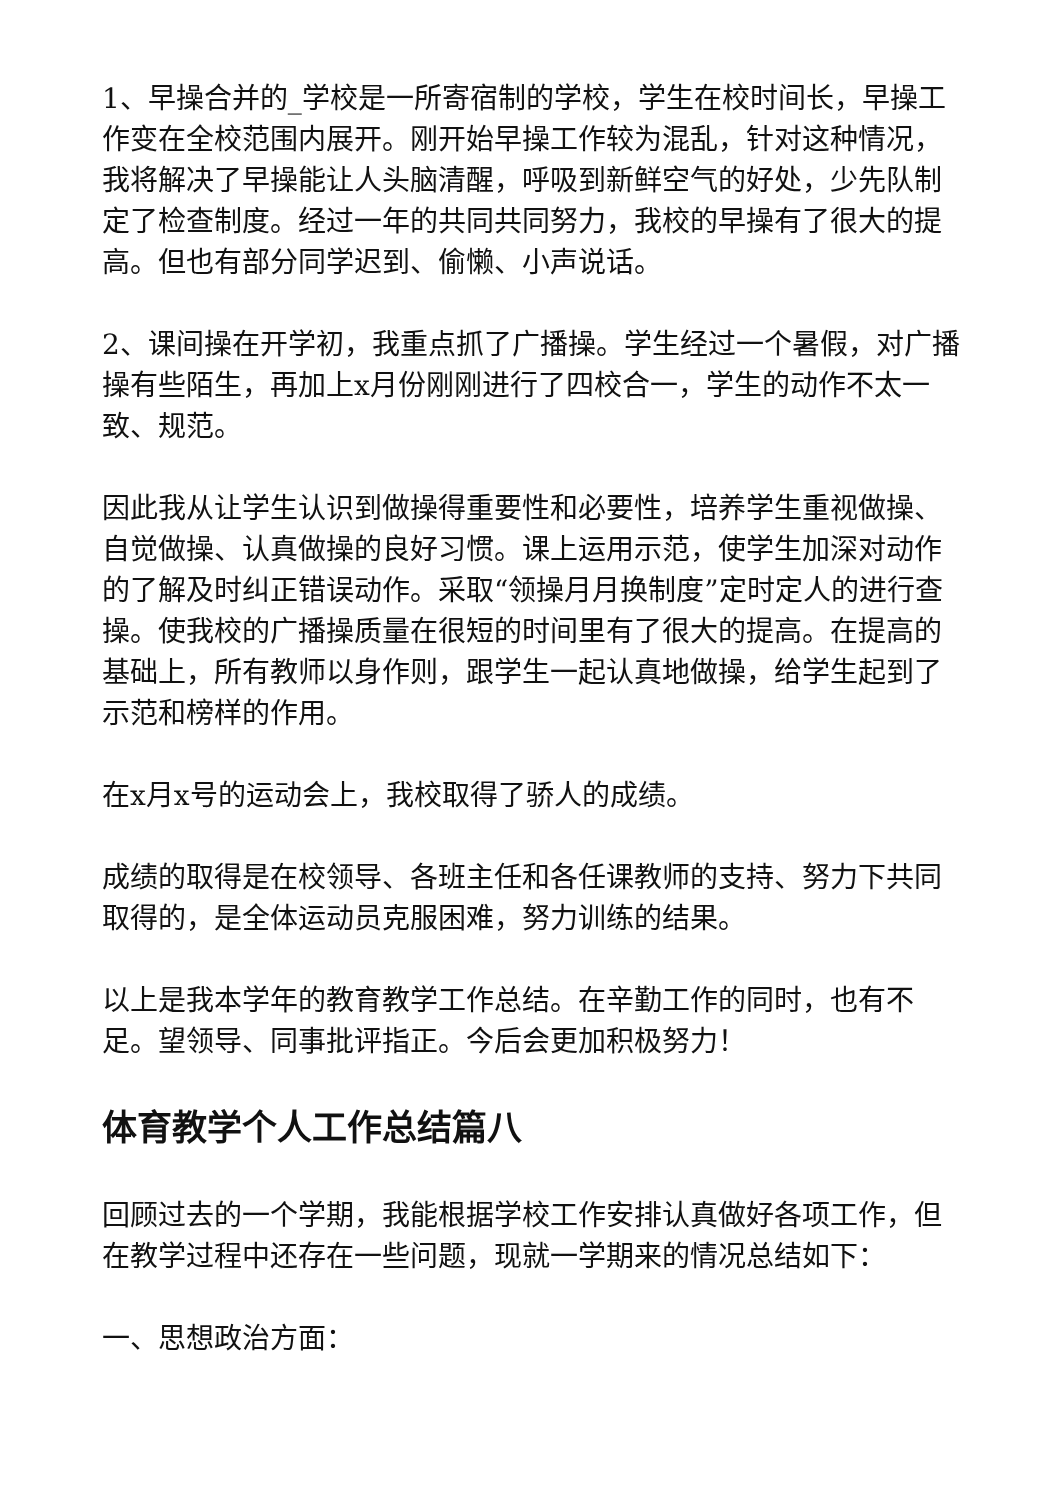1、早操合并的_学校是一所寄宿制的学校，学生在校时间长，早操工作变在全校范围内展开。刚开始早操工作较为混乱，针对这种情况，我将解决了早操能让人头脑清醒，呼吸到新鲜空气的好处，少先队制定了检查制度。经过一年的共同共同努力，我校的早操有了很大的提高。但也有部分同学迟到、偷懒、小声说话。
2、课间操在开学初，我重点抓了广播操。学生经过一个暑假，对广播操有些陌生，再加上x月份刚刚进行了四校合一，学生的动作不太一致、规范。
因此我从让学生认识到做操得重要性和必要性，培养学生重视做操、自觉做操、认真做操的良好习惯。课上运用示范，使学生加深对动作的了解及时纠正错误动作。采取“领操月月换制度”定时定人的进行查操。使我校的广播操质量在很短的时间里有了很大的提高。在提高的基础上，所有教师以身作则，跟学生一起认真地做操，给学生起到了示范和榜样的作用。
在x月x号的运动会上，我校取得了骄人的成绩。
成绩的取得是在校领导、各班主任和各任课教师的支持、努力下共同取得的，是全体运动员克服困难，努力训练的结果。
以上是我本学年的教育教学工作总结。在辛勤工作的同时，也有不足。望领导、同事批评指正。今后会更加积极努力！
体育教学个人工作总结篇八
回顾过去的一个学期，我能根据学校工作安排认真做好各项工作，但在教学过程中还存在一些问题，现就一学期来的情况总结如下：
一、思想政治方面：